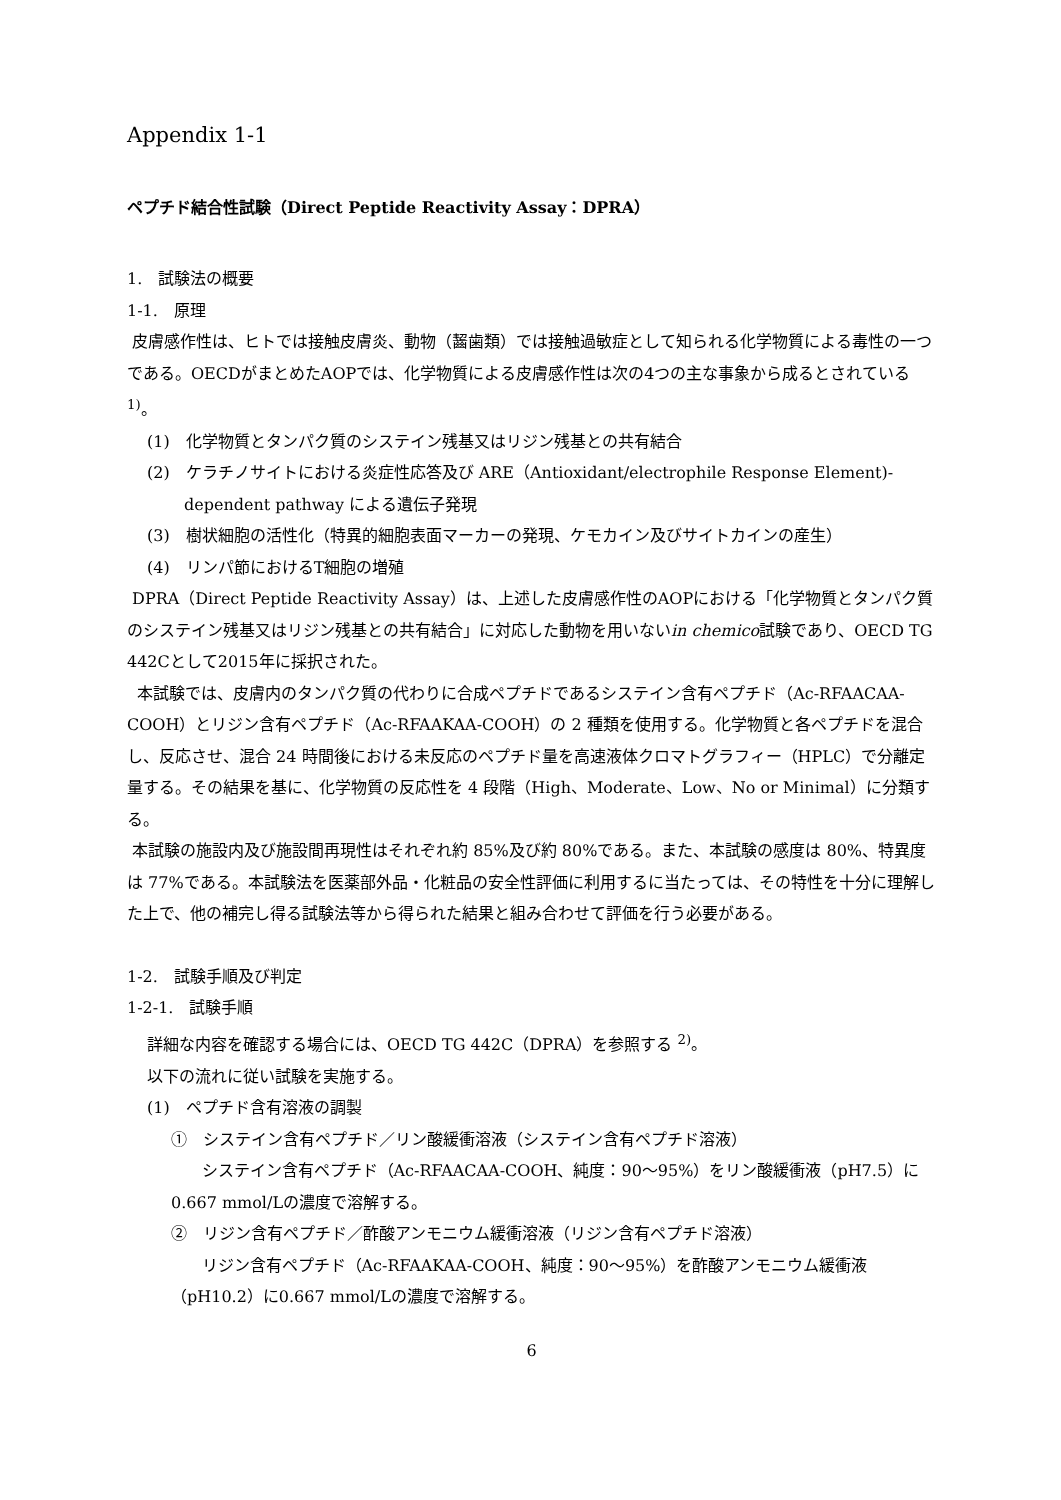Appendix 1-1
ペプチド結合性試験（Direct Peptide Reactivity Assay：DPRA）
1.　試験法の概要
1-1.　原理
皮膚感作性は、ヒトでは接触皮膚炎、動物（齧歯類）では接触過敏症として知られる化学物質による毒性の一つである。OECDがまとめたAOPでは、化学物質による皮膚感作性は次の4つの主な事象から成るとされている<sup>1)</sup>。
(1)　化学物質とタンパク質のシステイン残基又はリジン残基との共有結合
(2)　ケラチノサイトにおける炎症性応答及び ARE（Antioxidant/electrophile Response Element)-dependent pathway による遺伝子発現
(3)　樹状細胞の活性化（特異的細胞表面マーカーの発現、ケモカイン及びサイトカインの産生）
(4)　リンパ節におけるT細胞の増殖
DPRA（Direct Peptide Reactivity Assay）は、上述した皮膚感作性のAOPにおける「化学物質とタンパク質のシステイン残基又はリジン残基との共有結合」に対応した動物を用いないin chemico試験であり、OECD TG 442Cとして2015年に採択された。
本試験では、皮膚内のタンパク質の代わりに合成ペプチドであるシステイン含有ペプチド（Ac-RFAACAA-COOH）とリジン含有ペプチド（Ac-RFAAKAA-COOH）の 2 種類を使用する。化学物質と各ペプチドを混合し、反応させ、混合 24 時間後における未反応のペプチド量を高速液体クロマトグラフィー（HPLC）で分離定量する。その結果を基に、化学物質の反応性を 4 段階（High、Moderate、Low、No or Minimal）に分類する。
本試験の施設内及び施設間再現性はそれぞれ約 85%及び約 80%である。また、本試験の感度は 80%、特異度は 77%である。本試験法を医薬部外品・化粧品の安全性評価に利用するに当たっては、その特性を十分に理解した上で、他の補完し得る試験法等から得られた結果と組み合わせて評価を行う必要がある。
1-2.　試験手順及び判定
1-2-1.　試験手順
詳細な内容を確認する場合には、OECD TG 442C（DPRA）を参照する <sup>2)</sup>。
以下の流れに従い試験を実施する。
(1)　ペプチド含有溶液の調製
①　システイン含有ペプチド／リン酸緩衝溶液（システイン含有ペプチド溶液）
システイン含有ペプチド（Ac-RFAACAA-COOH、純度：90～95%）をリン酸緩衝液（pH7.5）に0.667 mmol/Lの濃度で溶解する。
②　リジン含有ペプチド／酢酸アンモニウム緩衝溶液（リジン含有ペプチド溶液）
リジン含有ペプチド（Ac-RFAAKAA-COOH、純度：90～95%）を酢酸アンモニウム緩衝液（pH10.2）に0.667 mmol/Lの濃度で溶解する。
6